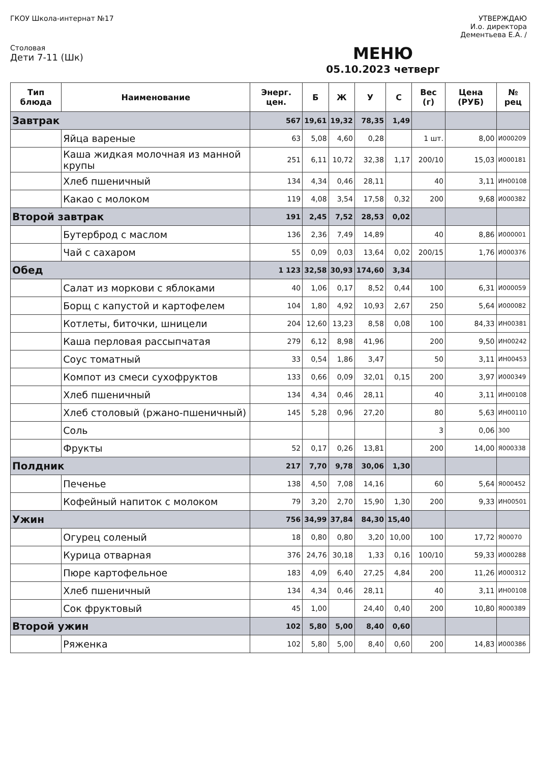ГКОУ Школа-интернат №17 УТВЕРЖДАЮ
И.о. директора
Дементьева Е.А. /
Столовая
Дети 7-11 (Шк)
МЕНЮ
05.10.2023 четверг
| Тип блюда | Наименование | Энерг. цен. | Б | Ж | У | С | Вес (г) | Цена (РУБ) | № рец |
| --- | --- | --- | --- | --- | --- | --- | --- | --- | --- |
| Завтрак | | 567 | 19,61 | 19,32 | 78,35 | 1,49 | | | |
| | Яйца вареные | 63 | 5,08 | 4,60 | 0,28 | | 1 шт. | 8,00 | И000209 |
| | Каша жидкая молочная из манной крупы | 251 | 6,11 | 10,72 | 32,38 | 1,17 | 200/10 | 15,03 | И000181 |
| | Хлеб пшеничный | 134 | 4,34 | 0,46 | 28,11 | | 40 | 3,11 | ИН00108 |
| | Какао с молоком | 119 | 4,08 | 3,54 | 17,58 | 0,32 | 200 | 9,68 | И000382 |
| Второй завтрак | | 191 | 2,45 | 7,52 | 28,53 | 0,02 | | | |
| | Бутерброд с маслом | 136 | 2,36 | 7,49 | 14,89 | | 40 | 8,86 | И000001 |
| | Чай с сахаром | 55 | 0,09 | 0,03 | 13,64 | 0,02 | 200/15 | 1,76 | И000376 |
| Обед | | 1 123 | 32,58 | 30,93 | 174,60 | 3,34 | | | |
| | Салат из моркови с яблоками | 40 | 1,06 | 0,17 | 8,52 | 0,44 | 100 | 6,31 | И000059 |
| | Борщ с капустой и картофелем | 104 | 1,80 | 4,92 | 10,93 | 2,67 | 250 | 5,64 | И000082 |
| | Котлеты, биточки, шницели | 204 | 12,60 | 13,23 | 8,58 | 0,08 | 100 | 84,33 | ИН00381 |
| | Каша перловая рассыпчатая | 279 | 6,12 | 8,98 | 41,96 | | 200 | 9,50 | ИН00242 |
| | Соус томатный | 33 | 0,54 | 1,86 | 3,47 | | 50 | 3,11 | ИН00453 |
| | Компот из смеси сухофруктов | 133 | 0,66 | 0,09 | 32,01 | 0,15 | 200 | 3,97 | И000349 |
| | Хлеб пшеничный | 134 | 4,34 | 0,46 | 28,11 | | 40 | 3,11 | ИН00108 |
| | Хлеб столовый (ржано-пшеничный) | 145 | 5,28 | 0,96 | 27,20 | | 80 | 5,63 | ИН00110 |
| | Соль | | | | | | 3 | 0,06 | 300 |
| | Фрукты | 52 | 0,17 | 0,26 | 13,81 | | 200 | 14,00 | Я000338 |
| Полдник | | 217 | 7,70 | 9,78 | 30,06 | 1,30 | | | |
| | Печенье | 138 | 4,50 | 7,08 | 14,16 | | 60 | 5,64 | Я000452 |
| | Кофейный напиток с молоком | 79 | 3,20 | 2,70 | 15,90 | 1,30 | 200 | 9,33 | ИН00501 |
| Ужин | | 756 | 34,99 | 37,84 | 84,30 | 15,40 | | | |
| | Огурец соленый | 18 | 0,80 | 0,80 | 3,20 | 10,00 | 100 | 17,72 | Я00070 |
| | Курица отварная | 376 | 24,76 | 30,18 | 1,33 | 0,16 | 100/10 | 59,33 | И000288 |
| | Пюре картофельное | 183 | 4,09 | 6,40 | 27,25 | 4,84 | 200 | 11,26 | И000312 |
| | Хлеб пшеничный | 134 | 4,34 | 0,46 | 28,11 | | 40 | 3,11 | ИН00108 |
| | Сок фруктовый | 45 | 1,00 | | 24,40 | 0,40 | 200 | 10,80 | Я000389 |
| Второй ужин | | 102 | 5,80 | 5,00 | 8,40 | 0,60 | | | |
| | Ряженка | 102 | 5,80 | 5,00 | 8,40 | 0,60 | 200 | 14,83 | И000386 |